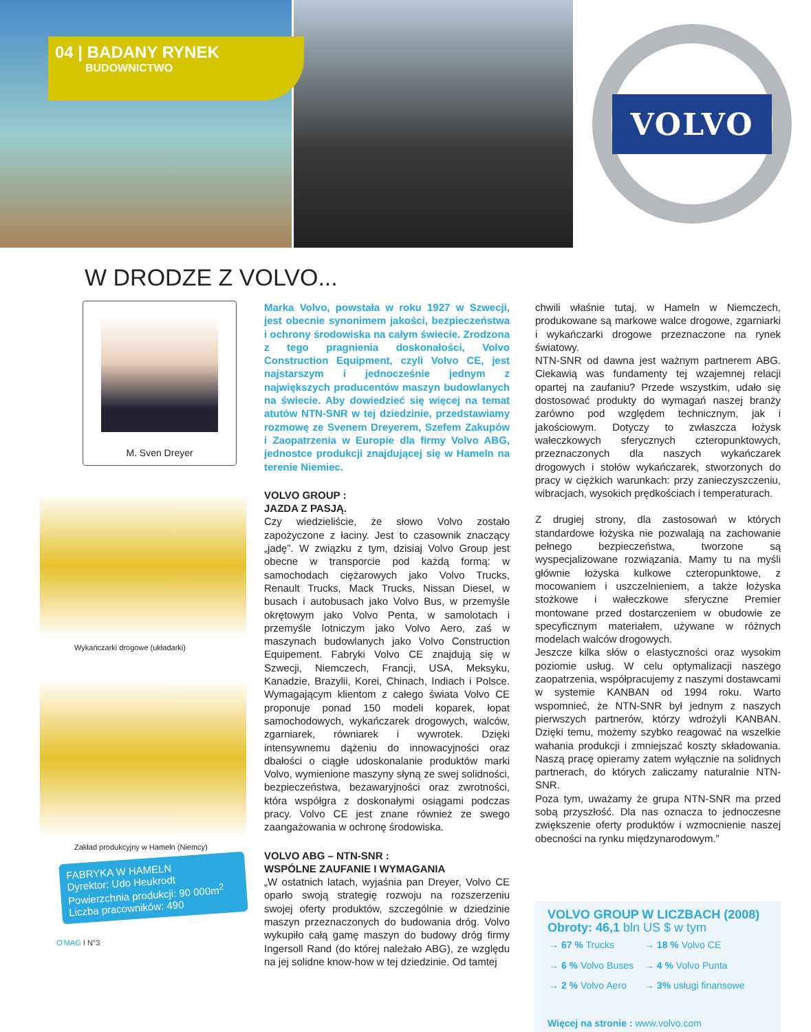VOLVO
04 | BADANY RYNEK
BUDOWNICTWO
W DRODZE Z VOLVO...
M. Sven Dreyer
Wykańczarki drogowe (układarki)
Zakład produkcyjny w Hameln (Niemcy)
FABRYKA W HAMELN
Dyrektor: Udo Heukrodt
Powierzchnia produkcji: 90 000m<sup>2</sup>
Liczba pracowników: 490
O'MAG I N°3
Marka Volvo, powstała w roku 1927 w Szwecji, jest obecnie synonimem jakości, bezpieczeństwa i ochrony środowiska na całym świecie. Zrodzona z tego pragnienia doskonałości, Volvo Construction Equipment, czyli Volvo CE, jest najstarszym i jednocześnie jednym z największych producentów maszyn budowlanych na świecie. Aby dowiedzieć się więcej na temat atutów NTN-SNR w tej dziedzinie, przedstawiamy rozmowę ze Svenem Dreyerem, Szefem Zakupów i Zaopatrzenia w Europie dla firmy Volvo ABG, jednostce produkcji znajdującej się w Hameln na terenie Niemiec.
VOLVO GROUP :
JAZDA Z PASJĄ.
Czy wiedzieliście, że słowo Volvo zostało zapożyczone z łaciny. Jest to czasownik znaczący „jadę”. W związku z tym, dzisiaj Volvo Group jest obecne w transporcie pod każdą formą: w samochodach ciężarowych jako Volvo Trucks, Renault Trucks, Mack Trucks, Nissan Diesel, w busach i autobusach jako Volvo Bus, w przemyśle okrętowym jako Volvo Penta, w samolotach i przemyśle lotniczym jako Volvo Aero, zaś w maszynach budowlanych jako Volvo Construction Equipement. Fabryki Volvo CE znajdują się w Szwecji, Niemczech, Francji, USA, Meksyku, Kanadzie, Brazylii, Korei, Chinach, Indiach i Polsce. Wymagającym klientom z całego świata Volvo CE proponuje ponad 150 modeli koparek, łopat samochodowych, wykańczarek drogowych, walców, zgarniarek, równiarek i wywrotek. Dzięki intensywnemu dążeniu do innowacyjności oraz dbałości o ciągłe udoskonalanie produktów marki Volvo, wymienione maszyny słyną ze swej solidności, bezpieczeństwa, bezawaryjności oraz zwrotności, która współgra z doskonałymi osiągami podczas pracy. Volvo CE jest znane również ze swego zaangażowania w ochronę środowiska.
VOLVO ABG – NTN-SNR :
WSPÓLNE ZAUFANIE I WYMAGANIA
„W ostatnich latach, wyjaśnia pan Dreyer, Volvo CE oparło swoją strategię rozwoju na rozszerzeniu swojej oferty produktów, szczególnie w dziedzinie maszyn przeznaczonych do budowania dróg. Volvo wykupiło całą gamę maszyn do budowy dróg firmy Ingersoll Rand (do której należało ABG), ze względu na jej solidne know-how w tej dziedzinie. Od tamtej
chwili właśnie tutaj, w Hameln w Niemczech, produkowane są markowe walce drogowe, zgarniarki i wykańczarki drogowe przeznaczone na rynek światowy.
NTN-SNR od dawna jest ważnym partnerem ABG. Ciekawią was fundamenty tej wzajemnej relacji opartej na zaufaniu? Przede wszystkim, udało się dostosować produkty do wymagań naszej branży zarówno pod względem technicznym, jak i jakościowym. Dotyczy to zwłaszcza łożysk wałeczkowych sferycznych czteropunktowych, przeznaczonych dla naszych wykańczarek drogowych i stołów wykańczarek, stworzonych do pracy w ciężkich warunkach: przy zanieczyszczeniu, wibracjach, wysokich prędkościach i temperaturach.
Z drugiej strony, dla zastosowań w których standardowe łożyska nie pozwalają na zachowanie pełnego bezpieczeństwa, tworzone są wyspecjalizowane rozwiązania. Mamy tu na myśli głównie łożyska kulkowe czteropunktowe, z mocowaniem i uszczelnieniem, a także łożyska stożkowe i wałeczkowe sferyczne Premier montowane przed dostarczeniem w obudowie ze specyficznym materiałem, używane w różnych modelach walców drogowych.
Jeszcze kilka słów o elastyczności oraz wysokim poziomie usług. W celu optymalizacji naszego zaopatrzenia, współpracujemy z naszymi dostawcami w systemie KANBAN od 1994 roku. Warto wspomnieć, że NTN-SNR był jednym z naszych pierwszych partnerów, którzy wdrożyli KANBAN. Dzięki temu, możemy szybko reagować na wszelkie wahania produkcji i zmniejszać koszty składowania. Naszą pracę opieramy zatem wyłącznie na solidnych partnerach, do których zaliczamy naturalnie NTN-SNR.
Poza tym, uważamy że grupa NTN-SNR ma przed sobą przyszłość. Dla nas oznacza to jednoczesne zwiększenie oferty produktów i wzmocnienie naszej obecności na rynku międzynarodowym.”
VOLVO GROUP W LICZBACH (2008)
Obroty: 46,1 bln US $ w tym
| → 67 % Trucks | → 18 % Volvo CE |
| → 6 % Volvo Buses | → 4 % Volvo Punta |
| → 2 % Volvo Aero | → 3% usługi finansowe |
Więcej na stronie : www.volvo.com